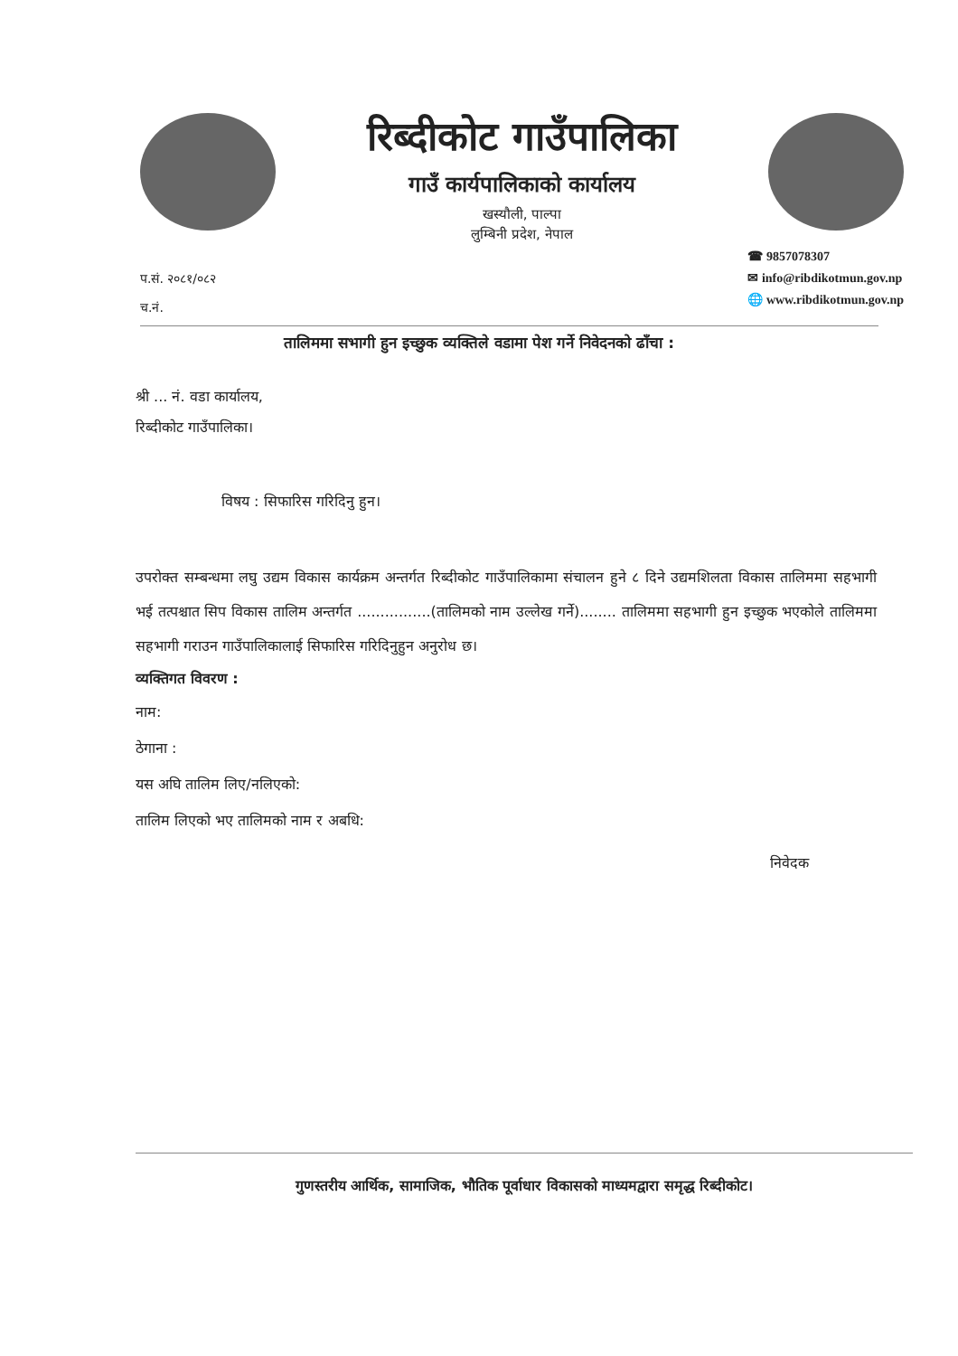रिब्दीकोट गाउँपालिका
गाउँ कार्यपालिकाको कार्यालय
खस्यौली, पाल्पा
लुम्बिनी प्रदेश, नेपाल
प.सं. २०८१/०८२
च.नं.
☎ 9857078307
✉ info@ribdikotmun.gov.np
🌐 www.ribdikotmun.gov.np
तालिममा सभागी हुन इच्छुक व्यक्तिले वडामा पेश गर्ने निवेदनको ढाँचा :
श्री ... नं. वडा कार्यालय,
रिब्दीकोट गाउँपालिका।
विषय : सिफारिस गरिदिनु हुन।
उपरोक्त सम्बन्धमा लघु उद्यम विकास कार्यक्रम अन्तर्गत रिब्दीकोट गाउँपालिकामा संचालन हुने ८ दिने उद्यमशिलता विकास तालिममा सहभागी भई तत्पश्चात सिप विकास तालिम अन्तर्गत ................(तालिमको नाम उल्लेख गर्ने)........ तालिममा सहभागी हुन इच्छुक भएकोले तालिममा सहभागी गराउन गाउँपालिकालाई सिफारिस गरिदिनुहुन अनुरोध छ।
व्यक्तिगत विवरण :
नाम:
ठेगाना :
यस अघि तालिम लिए/नलिएको:
तालिम लिएको भए तालिमको नाम र अबधि:
निवेदक
गुणस्तरीय आर्थिक, सामाजिक, भौतिक पूर्वाधार विकासको माध्यमद्वारा समृद्ध रिब्दीकोट।